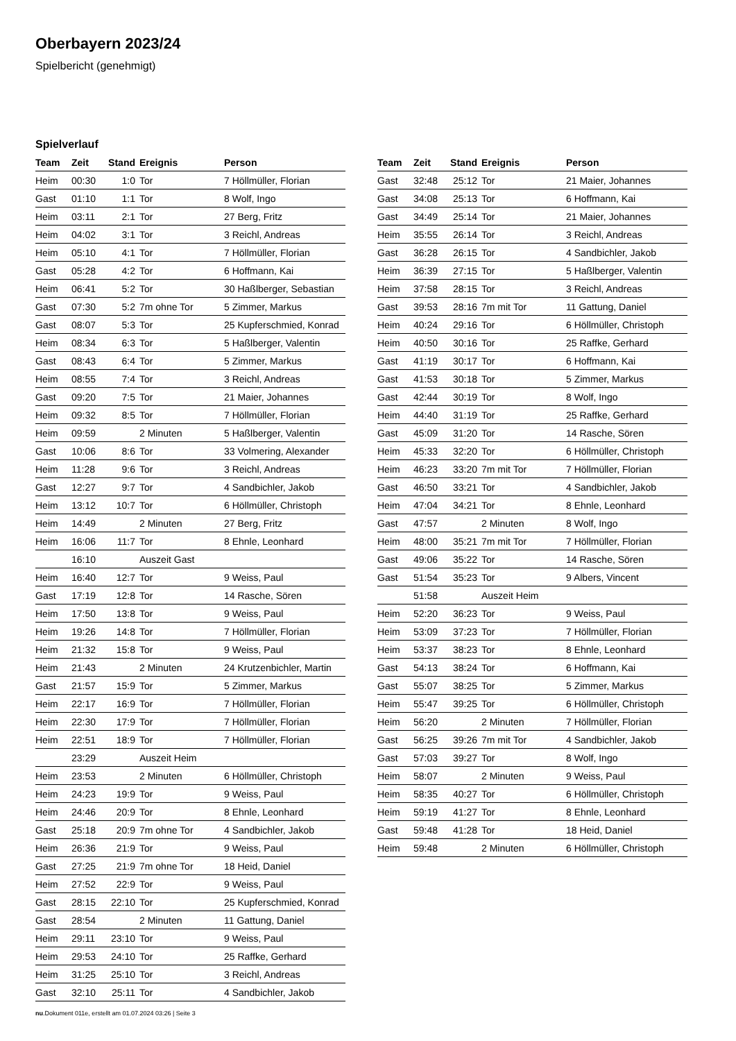Oberbayern 2023/24
Spielbericht (genehmigt)
Spielverlauf
| Team | Zeit | Stand | Ereignis | Person |
| --- | --- | --- | --- | --- |
| Heim | 00:30 | 1:0 | Tor | 7 Höllmüller, Florian |
| Gast | 01:10 | 1:1 | Tor | 8 Wolf, Ingo |
| Heim | 03:11 | 2:1 | Tor | 27 Berg, Fritz |
| Heim | 04:02 | 3:1 | Tor | 3 Reichl, Andreas |
| Heim | 05:10 | 4:1 | Tor | 7 Höllmüller, Florian |
| Gast | 05:28 | 4:2 | Tor | 6 Hoffmann, Kai |
| Heim | 06:41 | 5:2 | Tor | 30 Haßlberger, Sebastian |
| Gast | 07:30 | 5:2 | 7m ohne Tor | 5 Zimmer, Markus |
| Gast | 08:07 | 5:3 | Tor | 25 Kupferschmied, Konrad |
| Heim | 08:34 | 6:3 | Tor | 5 Haßlberger, Valentin |
| Gast | 08:43 | 6:4 | Tor | 5 Zimmer, Markus |
| Heim | 08:55 | 7:4 | Tor | 3 Reichl, Andreas |
| Gast | 09:20 | 7:5 | Tor | 21 Maier, Johannes |
| Heim | 09:32 | 8:5 | Tor | 7 Höllmüller, Florian |
| Heim | 09:59 | | 2 Minuten | 5 Haßlberger, Valentin |
| Gast | 10:06 | 8:6 | Tor | 33 Volmering, Alexander |
| Heim | 11:28 | 9:6 | Tor | 3 Reichl, Andreas |
| Gast | 12:27 | 9:7 | Tor | 4 Sandbichler, Jakob |
| Heim | 13:12 | 10:7 | Tor | 6 Höllmüller, Christoph |
| Heim | 14:49 | | 2 Minuten | 27 Berg, Fritz |
| Heim | 16:06 | 11:7 | Tor | 8 Ehnle, Leonhard |
| | 16:10 | | Auszeit Gast | |
| Heim | 16:40 | 12:7 | Tor | 9 Weiss, Paul |
| Gast | 17:19 | 12:8 | Tor | 14 Rasche, Sören |
| Heim | 17:50 | 13:8 | Tor | 9 Weiss, Paul |
| Heim | 19:26 | 14:8 | Tor | 7 Höllmüller, Florian |
| Heim | 21:32 | 15:8 | Tor | 9 Weiss, Paul |
| Heim | 21:43 | | 2 Minuten | 24 Krutzenbichler, Martin |
| Gast | 21:57 | 15:9 | Tor | 5 Zimmer, Markus |
| Heim | 22:17 | 16:9 | Tor | 7 Höllmüller, Florian |
| Heim | 22:30 | 17:9 | Tor | 7 Höllmüller, Florian |
| Heim | 22:51 | 18:9 | Tor | 7 Höllmüller, Florian |
| | 23:29 | | Auszeit Heim | |
| Heim | 23:53 | | 2 Minuten | 6 Höllmüller, Christoph |
| Heim | 24:23 | 19:9 | Tor | 9 Weiss, Paul |
| Heim | 24:46 | 20:9 | Tor | 8 Ehnle, Leonhard |
| Gast | 25:18 | 20:9 | 7m ohne Tor | 4 Sandbichler, Jakob |
| Heim | 26:36 | 21:9 | Tor | 9 Weiss, Paul |
| Gast | 27:25 | 21:9 | 7m ohne Tor | 18 Heid, Daniel |
| Heim | 27:52 | 22:9 | Tor | 9 Weiss, Paul |
| Gast | 28:15 | 22:10 | Tor | 25 Kupferschmied, Konrad |
| Gast | 28:54 | | 2 Minuten | 11 Gattung, Daniel |
| Heim | 29:11 | 23:10 | Tor | 9 Weiss, Paul |
| Heim | 29:53 | 24:10 | Tor | 25 Raffke, Gerhard |
| Heim | 31:25 | 25:10 | Tor | 3 Reichl, Andreas |
| Gast | 32:10 | 25:11 | Tor | 4 Sandbichler, Jakob |
| Team | Zeit | Stand | Ereignis | Person |
| --- | --- | --- | --- | --- |
| Gast | 32:48 | 25:12 | Tor | 21 Maier, Johannes |
| Gast | 34:08 | 25:13 | Tor | 6 Hoffmann, Kai |
| Gast | 34:49 | 25:14 | Tor | 21 Maier, Johannes |
| Heim | 35:55 | 26:14 | Tor | 3 Reichl, Andreas |
| Gast | 36:28 | 26:15 | Tor | 4 Sandbichler, Jakob |
| Heim | 36:39 | 27:15 | Tor | 5 Haßlberger, Valentin |
| Heim | 37:58 | 28:15 | Tor | 3 Reichl, Andreas |
| Gast | 39:53 | 28:16 | 7m mit Tor | 11 Gattung, Daniel |
| Heim | 40:24 | 29:16 | Tor | 6 Höllmüller, Christoph |
| Heim | 40:50 | 30:16 | Tor | 25 Raffke, Gerhard |
| Gast | 41:19 | 30:17 | Tor | 6 Hoffmann, Kai |
| Gast | 41:53 | 30:18 | Tor | 5 Zimmer, Markus |
| Gast | 42:44 | 30:19 | Tor | 8 Wolf, Ingo |
| Heim | 44:40 | 31:19 | Tor | 25 Raffke, Gerhard |
| Gast | 45:09 | 31:20 | Tor | 14 Rasche, Sören |
| Heim | 45:33 | 32:20 | Tor | 6 Höllmüller, Christoph |
| Heim | 46:23 | 33:20 | 7m mit Tor | 7 Höllmüller, Florian |
| Gast | 46:50 | 33:21 | Tor | 4 Sandbichler, Jakob |
| Heim | 47:04 | 34:21 | Tor | 8 Ehnle, Leonhard |
| Gast | 47:57 | | 2 Minuten | 8 Wolf, Ingo |
| Heim | 48:00 | 35:21 | 7m mit Tor | 7 Höllmüller, Florian |
| Gast | 49:06 | 35:22 | Tor | 14 Rasche, Sören |
| Gast | 51:54 | 35:23 | Tor | 9 Albers, Vincent |
| | 51:58 | | Auszeit Heim | |
| Heim | 52:20 | 36:23 | Tor | 9 Weiss, Paul |
| Heim | 53:09 | 37:23 | Tor | 7 Höllmüller, Florian |
| Heim | 53:37 | 38:23 | Tor | 8 Ehnle, Leonhard |
| Gast | 54:13 | 38:24 | Tor | 6 Hoffmann, Kai |
| Gast | 55:07 | 38:25 | Tor | 5 Zimmer, Markus |
| Heim | 55:47 | 39:25 | Tor | 6 Höllmüller, Christoph |
| Heim | 56:20 | | 2 Minuten | 7 Höllmüller, Florian |
| Gast | 56:25 | 39:26 | 7m mit Tor | 4 Sandbichler, Jakob |
| Gast | 57:03 | 39:27 | Tor | 8 Wolf, Ingo |
| Heim | 58:07 | | 2 Minuten | 9 Weiss, Paul |
| Heim | 58:35 | 40:27 | Tor | 6 Höllmüller, Christoph |
| Heim | 59:19 | 41:27 | Tor | 8 Ehnle, Leonhard |
| Gast | 59:48 | 41:28 | Tor | 18 Heid, Daniel |
| Heim | 59:48 | | 2 Minuten | 6 Höllmüller, Christoph |
nu.Dokument 011e, erstellt am 01.07.2024 03:26 | Seite 3